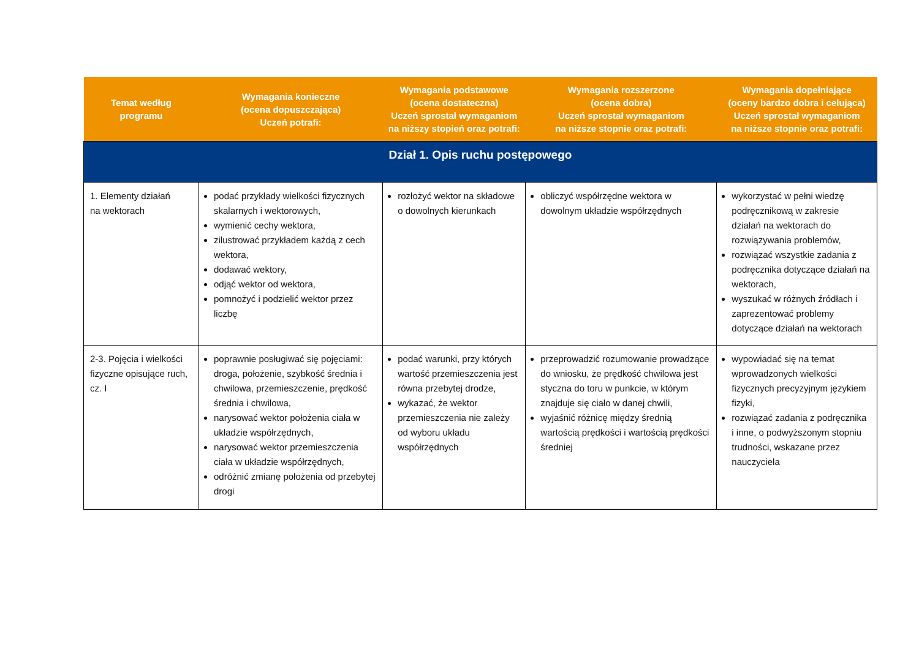| Temat według programu | Wymagania konieczne (ocena dopuszczająca) Uczeń potrafi: | Wymagania podstawowe (ocena dostateczna) Uczeń sprostał wymaganiom na niższy stopień oraz potrafi: | Wymagania rozszerzone (ocena dobra) Uczeń sprostał wymaganiom na niższe stopnie oraz potrafi: | Wymagania dopełniające (oceny bardzo dobra i celująca) Uczeń sprostał wymaganiom na niższe stopnie oraz potrafi: |
| --- | --- | --- | --- | --- |
| Dział 1. Opis ruchu postępowego | | | | |
| 1. Elementy działań na wektorach | podać przykłady wielkości fizycznych skalarnych i wektorowych, wymienić cechy wektora, zilustrować przykładem każdą z cech wektora, dodawać wektory, odjąć wektor od wektora, pomnożyć i podzielić wektor przez liczbę | rozłożyć wektor na składowe o dowolnych kierunkach | obliczyć współrzędne wektora w dowolnym układzie współrzędnych | wykorzystać w pełni wiedzę podręcznikową w zakresie działań na wektorach do rozwiązywania problemów, rozwiązać wszystkie zadania z podręcznika dotyczące działań na wektorach, wyszukać w różnych źródłach i zaprezentować problemy dotyczące działań na wektorach |
| 2-3. Pojęcia i wielkości fizyczne opisujące ruch, cz. I | poprawnie posługiwać się pojęciami: droga, położenie, szybkość średnia i chwilowa, przemieszczenie, prędkość średnia i chwilowa, narysować wektor położenia ciała w układzie współrzędnych, narysować wektor przemieszczenia ciała w układzie współrzędnych, odróżnić zmianę położenia od przebytej drogi | podać warunki, przy których wartość przemieszczenia jest równa przebytej drodze, wykazać, że wektor przemieszczenia nie zależy od wyboru układu współrzędnych | przeprowadzić rozumowanie prowadzące do wniosku, że prędkość chwilowa jest styczna do toru w punkcie, w którym znajduje się ciało w danej chwili, wyjaśnić różnicę między średnią wartością prędkości i wartością prędkości średniej | wypowiadać się na temat wprowadzonych wielkości fizycznych precyzyjnym językiem fizyki, rozwiązać zadania z podręcznika i inne, o podwyższonym stopniu trudności, wskazane przez nauczyciela |